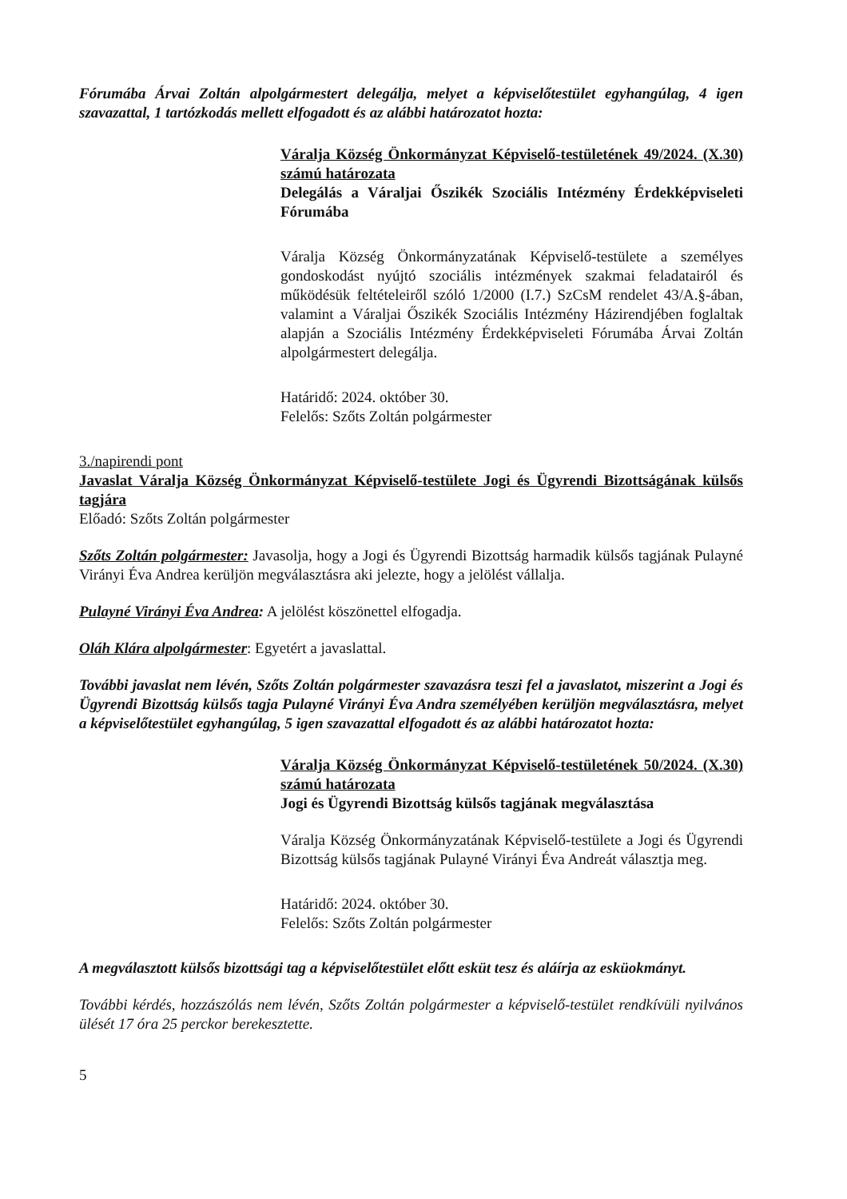Fórumába Árvai Zoltán alpolgármestert delegálja, melyet a képviselőtestület egyhangúlag, 4 igen szavazattal, 1 tartózkodás mellett elfogadott és az alábbi határozatot hozta:
Váralja Község Önkormányzat Képviselő-testületének 49/2024. (X.30) számú határozata
Delegálás a Váraljai Őszikék Szociális Intézmény Érdekképviseleti Fórumába
Váralja Község Önkormányzatának Képviselő-testülete a személyes gondoskodást nyújtó szociális intézmények szakmai feladatairól és működésük feltételeiről szóló 1/2000 (I.7.) SzCsM rendelet 43/A.§-ában, valamint a Váraljai Őszikék Szociális Intézmény Házirendjében foglaltak alapján a Szociális Intézmény Érdekképviseleti Fórumába Árvai Zoltán alpolgármestert delegálja.
Határidő: 2024. október 30.
Felelős: Szőts Zoltán polgármester
3./napirendi pont
Javaslat Váralja Község Önkormányzat Képviselő-testülete Jogi és Ügyrendi Bizottságának külsős tagjára
Előadó: Szőts Zoltán polgármester
Szőts Zoltán polgármester: Javasolja, hogy a Jogi és Ügyrendi Bizottság harmadik külsős tagjának Pulayné Virányi Éva Andrea kerüljön megválasztásra aki jelezte, hogy a jelölést vállalja.
Pulayné Virányi Éva Andrea: A jelölést köszönettel elfogadja.
Oláh Klára alpolgármester: Egyetért a javaslattal.
További javaslat nem lévén, Szőts Zoltán polgármester szavazásra teszi fel a javaslatot, miszerint a Jogi és Ügyrendi Bizottság külsős tagja Pulayné Virányi Éva Andra személyében kerüljön megválasztásra, melyet a képviselőtestület egyhangúlag, 5 igen szavazattal elfogadott és az alábbi határozatot hozta:
Váralja Község Önkormányzat Képviselő-testületének 50/2024. (X.30) számú határozata
Jogi és Ügyrendi Bizottság külsős tagjának megválasztása
Váralja Község Önkormányzatának Képviselő-testülete a Jogi és Ügyrendi Bizottság külsős tagjának Pulayné Virányi Éva Andreát választja meg.
Határidő: 2024. október 30.
Felelős: Szőts Zoltán polgármester
A megválasztott külsős bizottsági tag a képviselőtestület előtt esküt tesz és aláírja az esküokmányt.
További kérdés, hozzászólás nem lévén, Szőts Zoltán polgármester a képviselő-testület rendkívüli nyilvános ülését 17 óra 25 perckor berekesztette.
5